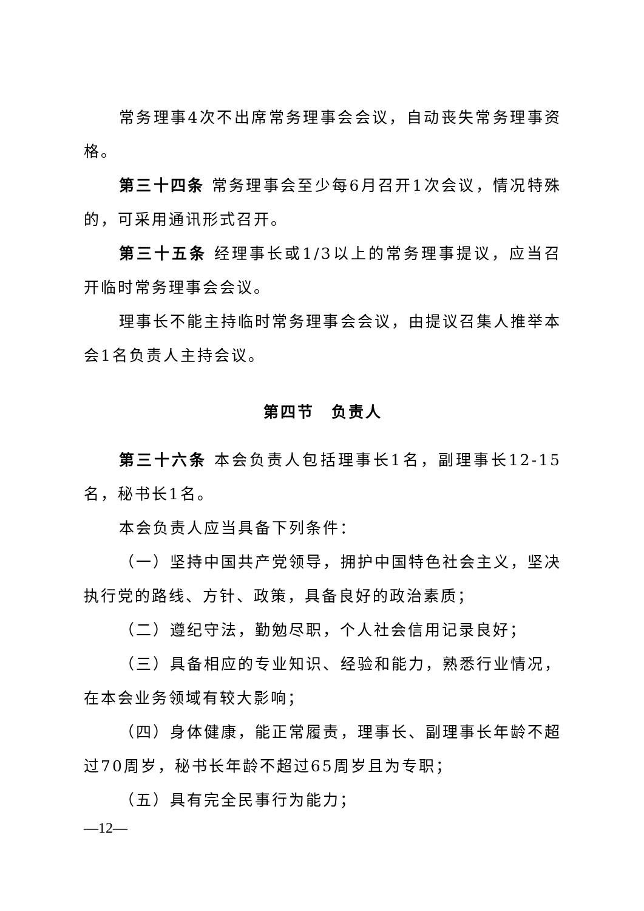常务理事4次不出席常务理事会会议，自动丧失常务理事资格。
第三十四条 常务理事会至少每6月召开1次会议，情况特殊的，可采用通讯形式召开。
第三十五条 经理事长或1/3以上的常务理事提议，应当召开临时常务理事会会议。
理事长不能主持临时常务理事会会议，由提议召集人推举本会1名负责人主持会议。
第四节　负责人
第三十六条 本会负责人包括理事长1名，副理事长12-15名，秘书长1名。
本会负责人应当具备下列条件：
（一）坚持中国共产党领导，拥护中国特色社会主义，坚决执行党的路线、方针、政策，具备良好的政治素质；
（二）遵纪守法，勤勉尽职，个人社会信用记录良好；
（三）具备相应的专业知识、经验和能力，熟悉行业情况，在本会业务领域有较大影响；
（四）身体健康，能正常履责，理事长、副理事长年龄不超过70周岁，秘书长年龄不超过65周岁且为专职；
（五）具有完全民事行为能力；
—12—